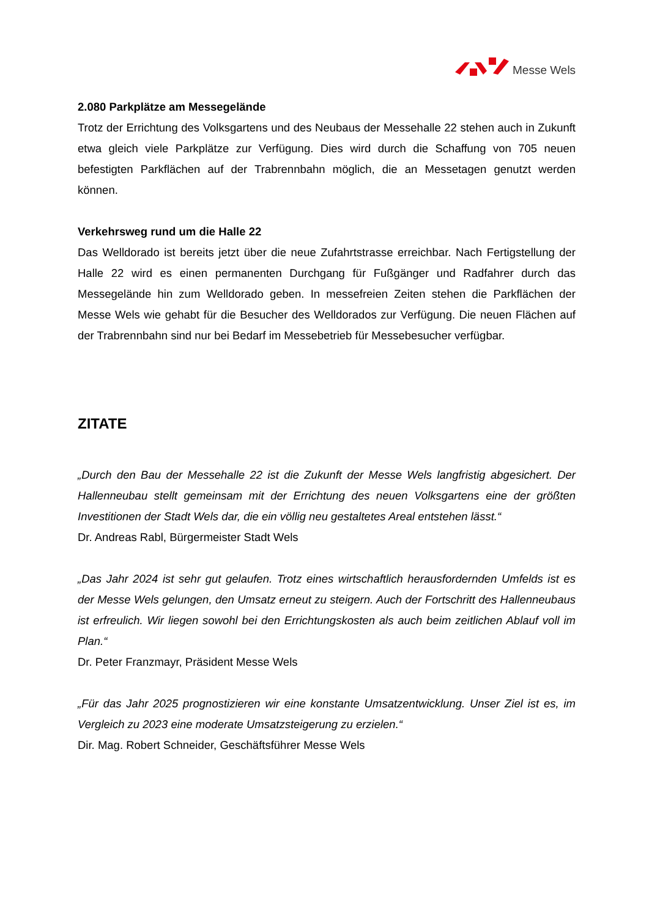Messe Wels
2.080 Parkplätze am Messegelände
Trotz der Errichtung des Volksgartens und des Neubaus der Messehalle 22 stehen auch in Zukunft etwa gleich viele Parkplätze zur Verfügung. Dies wird durch die Schaffung von 705 neuen befestigten Parkflächen auf der Trabrennbahn möglich, die an Messetagen genutzt werden können.
Verkehrsweg rund um die Halle 22
Das Welldorado ist bereits jetzt über die neue Zufahrtstrasse erreichbar. Nach Fertigstellung der Halle 22 wird es einen permanenten Durchgang für Fußgänger und Radfahrer durch das Messegelände hin zum Welldorado geben. In messefreien Zeiten stehen die Parkflächen der Messe Wels wie gehabt für die Besucher des Welldorados zur Verfügung. Die neuen Flächen auf der Trabrennbahn sind nur bei Bedarf im Messebetrieb für Messebesucher verfügbar.
ZITATE
„Durch den Bau der Messehalle 22 ist die Zukunft der Messe Wels langfristig abgesichert. Der Hallenneubau stellt gemeinsam mit der Errichtung des neuen Volksgartens eine der größten Investitionen der Stadt Wels dar, die ein völlig neu gestaltetes Areal entstehen lässt.“
Dr. Andreas Rabl, Bürgermeister Stadt Wels
„Das Jahr 2024 ist sehr gut gelaufen. Trotz eines wirtschaftlich herausfordernden Umfelds ist es der Messe Wels gelungen, den Umsatz erneut zu steigern. Auch der Fortschritt des Hallenneubaus ist erfreulich. Wir liegen sowohl bei den Errichtungskosten als auch beim zeitlichen Ablauf voll im Plan.“
Dr. Peter Franzmayr, Präsident Messe Wels
„Für das Jahr 2025 prognostizieren wir eine konstante Umsatzentwicklung. Unser Ziel ist es, im Vergleich zu 2023 eine moderate Umsatzsteigerung zu erzielen.“
Dir. Mag. Robert Schneider, Geschäftsführer Messe Wels